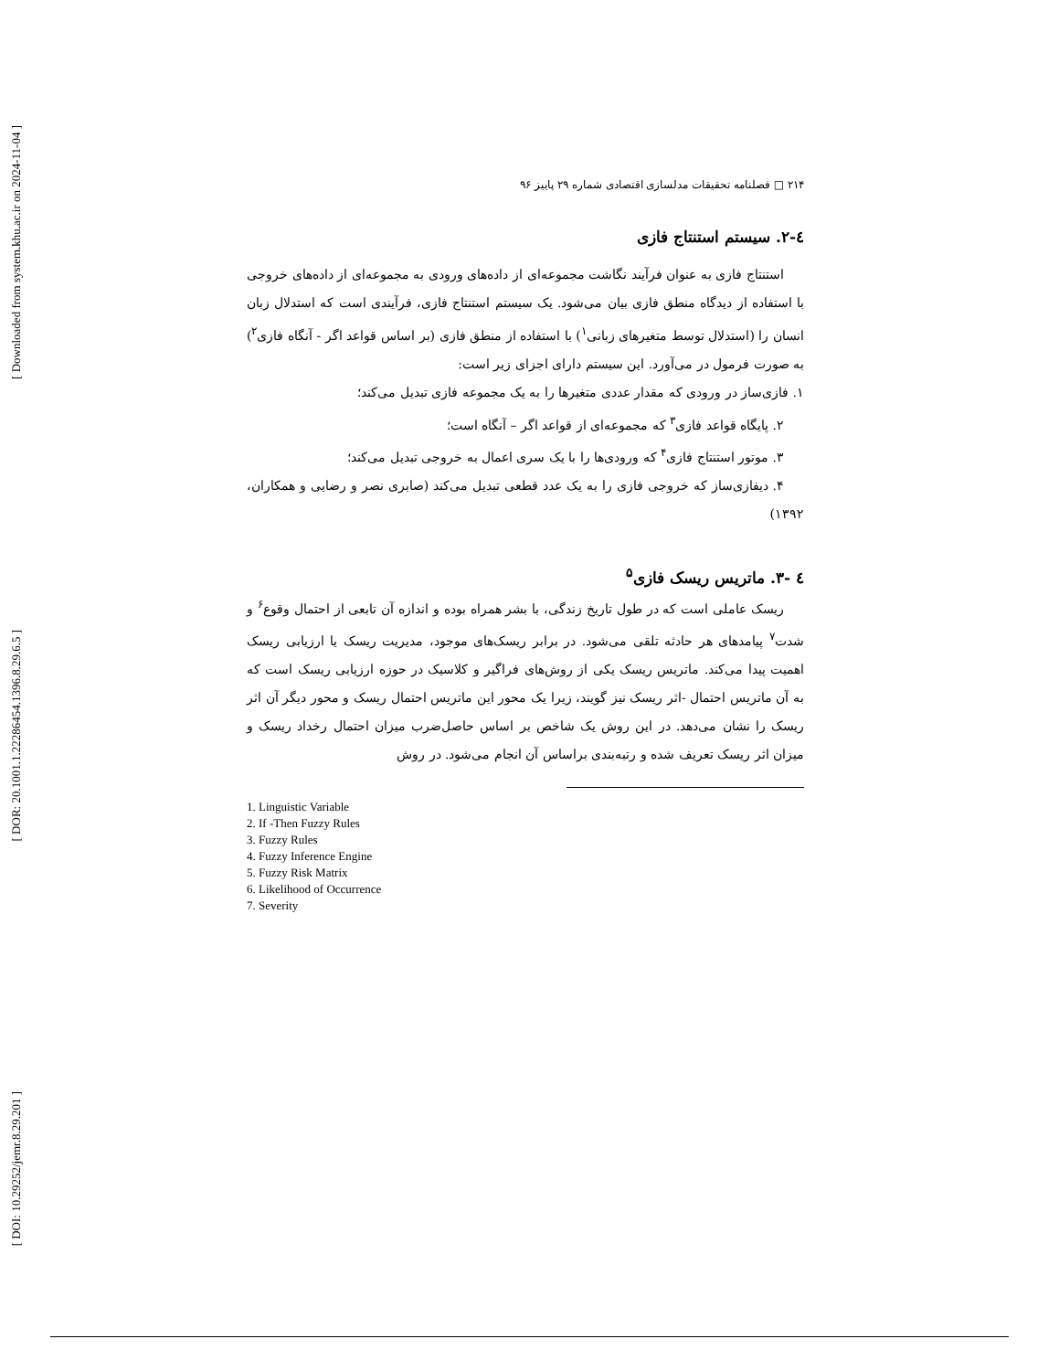[ Downloaded from system.khu.ac.ir on 2024-11-04 ]
[ DOR: 20.1001.1.22286454.1396.8.29.6.5 ]
[ DOI: 10.29252/jemr.8.29.201 ]
۲۱۴ □ فصلنامه تحقیقات مدلسازی اقتصادی شماره ۲۹ پاییز ۹۶
٤-۲. سیستم استنتاج فازی
استنتاج فازی به عنوان فرآیند نگاشت مجموعه‌ای از داده‌های ورودی به مجموعه‌ای از داده‌های خروجی با استفاده از دیدگاه منطق فازی بیان می‌شود. یک سیستم استنتاج فازی، فرآیندی است که استدلال زبان انسان را (استدلال توسط متغیرهای زبانی<sup>۱</sup>) با استفاده از منطق فازی (بر اساس قواعد اگر - آنگاه فازی<sup>۲</sup>) به صورت فرمول در می‌آورد. این سیستم دارای اجزای زیر است:
۱. فازی‌ساز در ورودی که مقدار عددی متغیرها را به یک مجموعه فازی تبدیل می‌کند؛
۲. پایگاه قواعد فازی<sup>۳</sup> که مجموعه‌ای از قواعد اگر – آنگاه است؛
۳. موتور استنتاج فازی<sup>۴</sup> که ورودی‌ها را با یک سری اعمال به خروجی تبدیل می‌کند؛
۴. دیفازی‌ساز که خروجی فازی را به یک عدد قطعی تبدیل می‌کند (صابری نصر و رضایی و همکاران، ۱۳۹۲)
٤ -۳. ماتریس ریسک فازی<sup>۵</sup>
ریسک عاملی است که در طول تاریخ زندگی، با بشر همراه بوده و اندازه آن تابعی از احتمال وقوع<sup>۶</sup> و شدت<sup>۷</sup> پیامدهای هر حادثه تلقی می‌شود. در برابر ریسک‌های موجود، مدیریت ریسک یا ارزیابی ریسک اهمیت پیدا می‌کند. ماتریس ریسک یکی از روش‌های فراگیر و کلاسیک در حوزه ارزیابی ریسک است که به آن ماتریس احتمال -اثر ریسک نیز گویند، زیرا یک محور این ماتریس احتمال ریسک و محور دیگر آن اثر ریسک را نشان می‌دهد. در این روش یک شاخص بر اساس حاصل‌ضرب میزان احتمال رخداد ریسک و میزان اثر ریسک تعریف شده و رتبه‌بندی براساس آن انجام می‌شود. در روش
1. Linguistic Variable
2. If -Then Fuzzy Rules
3. Fuzzy Rules
4. Fuzzy Inference Engine
5. Fuzzy Risk Matrix
6. Likelihood of Occurrence
7. Severity